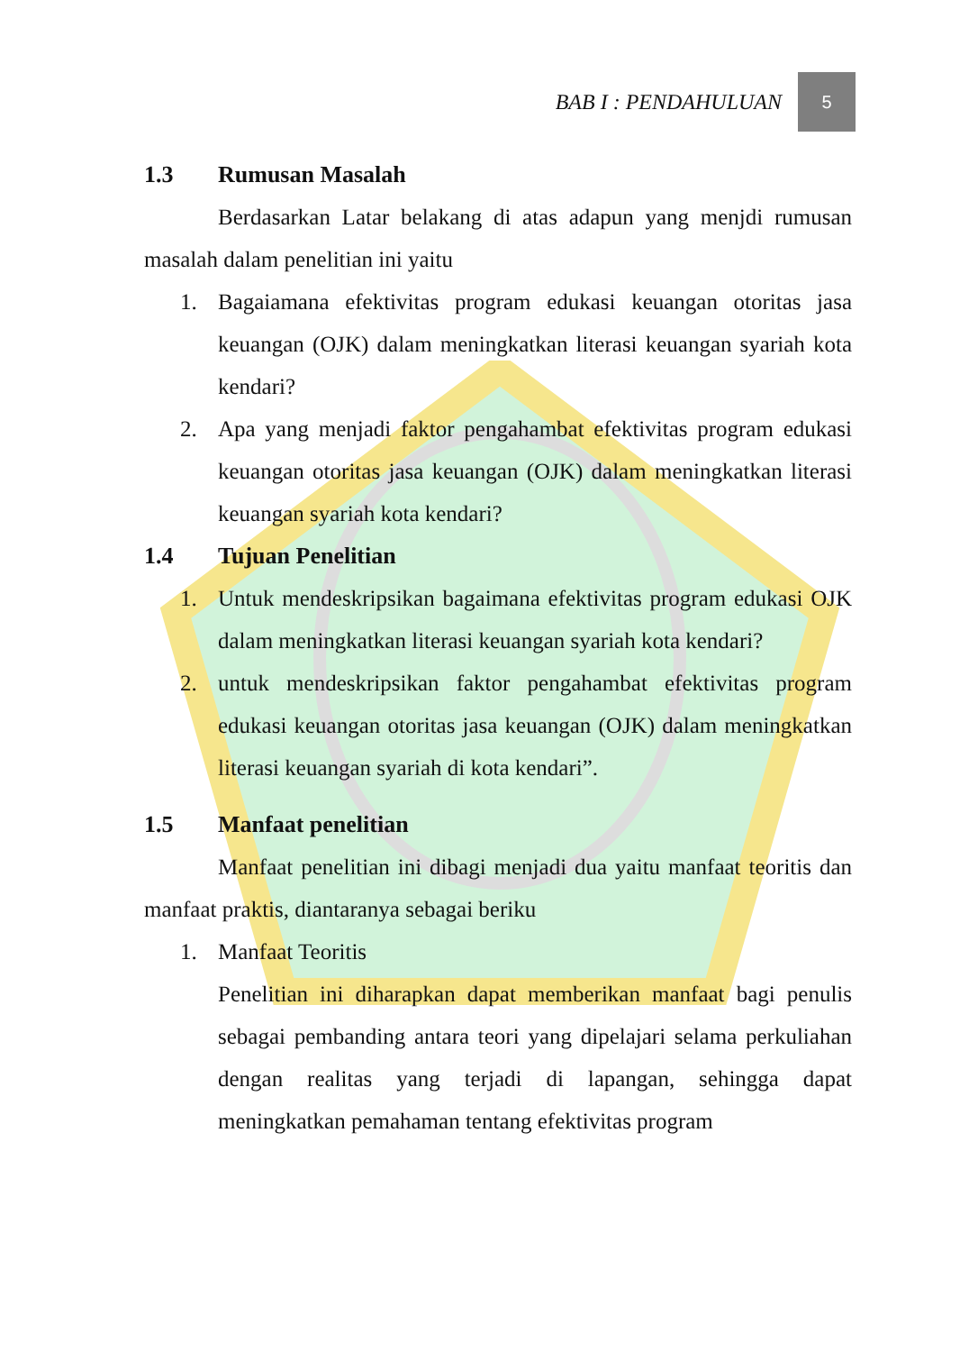BAB I : PENDAHULUAN
5
1.3 Rumusan Masalah
Berdasarkan Latar belakang di atas adapun yang menjdi rumusan masalah dalam penelitian ini yaitu
1. Bagaiamana efektivitas program edukasi keuangan otoritas jasa keuangan (OJK) dalam meningkatkan literasi keuangan syariah kota kendari?
2. Apa yang menjadi faktor pengahambat efektivitas program edukasi keuangan otoritas jasa keuangan (OJK) dalam meningkatkan literasi keuangan syariah kota kendari?
1.4 Tujuan Penelitian
1. Untuk mendeskripsikan bagaimana efektivitas program edukasi OJK dalam meningkatkan literasi keuangan syariah kota kendari?
2. untuk mendeskripsikan faktor pengahambat efektivitas program edukasi keuangan otoritas jasa keuangan (OJK) dalam meningkatkan literasi keuangan syariah di kota kendari”.
1.5 Manfaat penelitian
Manfaat penelitian ini dibagi menjadi dua yaitu manfaat teoritis dan manfaat praktis, diantaranya sebagai beriku
1. Manfaat Teoritis
Penelitian ini diharapkan dapat memberikan manfaat bagi penulis sebagai pembanding antara teori yang dipelajari selama perkuliahan dengan realitas yang terjadi di lapangan, sehingga dapat meningkatkan pemahaman tentang efektivitas program